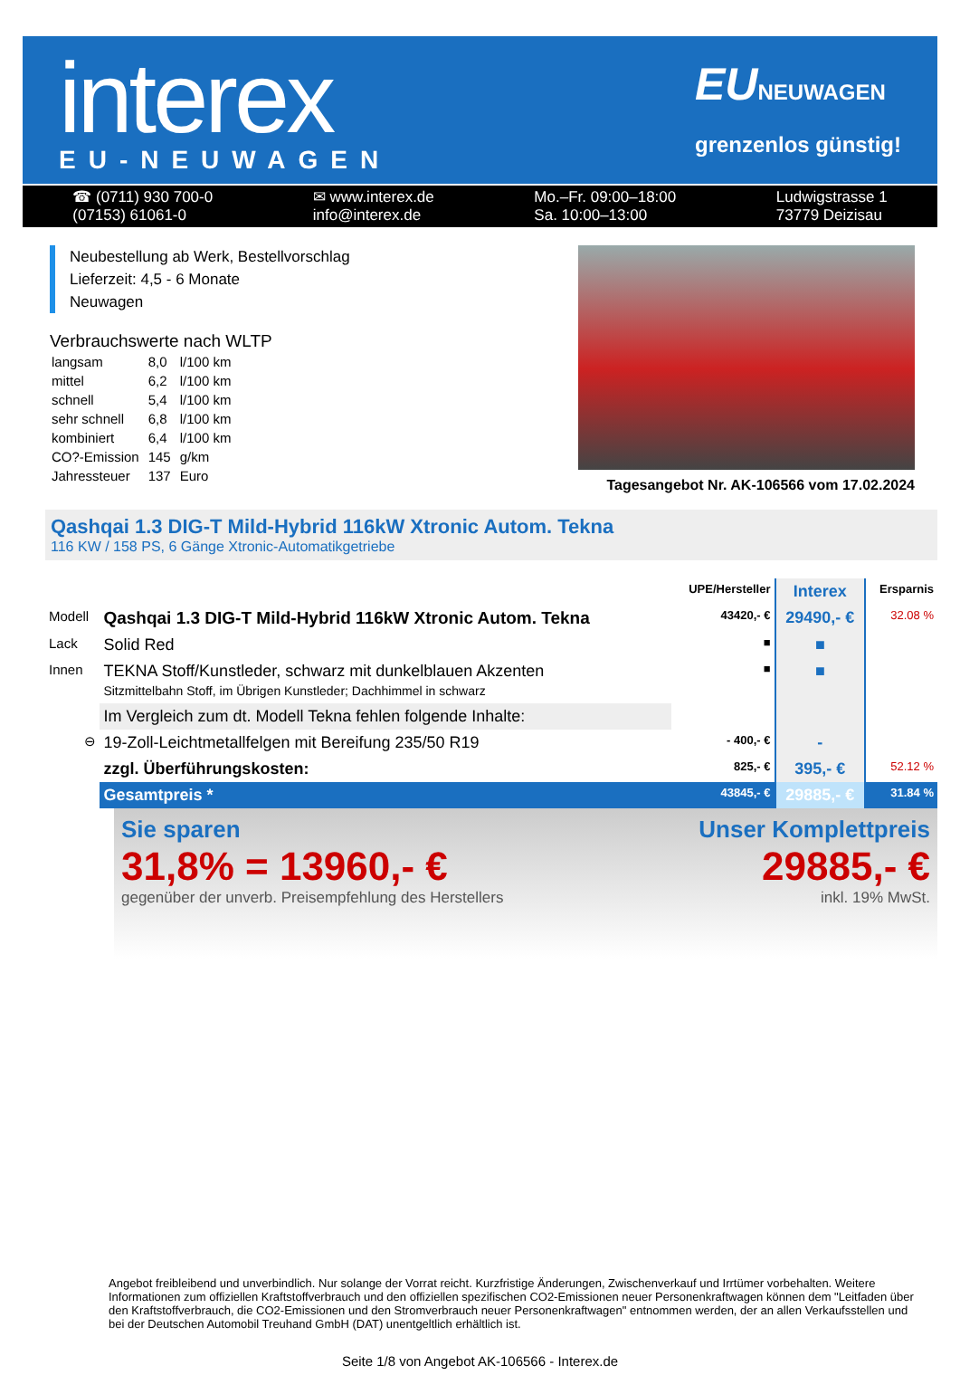interex
EU-NEUWAGEN
EUNEUWAGEN
grenzenlos günstig!
☎ (0711) 930 700-0
(07153) 61061-0
✉ www.interex.de
info@interex.de
Mo.–Fr. 09:00–18:00
Sa. 10:00–13:00
Ludwigstrasse 1
73779 Deizisau
Neubestellung ab Werk, Bestellvorschlag
Lieferzeit: 4,5 - 6 Monate
Neuwagen
Verbrauchswerte nach WLTP
| langsam | 8,0 | l/100 km |
| mittel | 6,2 | l/100 km |
| schnell | 5,4 | l/100 km |
| sehr schnell | 6,8 | l/100 km |
| kombiniert | 6,4 | l/100 km |
| CO?-Emission | 145 | g/km |
| Jahressteuer | 137 | Euro |
Tagesangebot Nr. AK-106566 vom 17.02.2024
Qashqai 1.3 DIG-T Mild-Hybrid 116kW Xtronic Autom. Tekna
116 KW / 158 PS, 6 Gänge Xtronic-Automatikgetriebe
| | | UPE/Hersteller | Interex | Ersparnis |
| --- | --- | --- | --- | --- |
| Modell | Qashqai 1.3 DIG-T Mild-Hybrid 116kW Xtronic Autom. Tekna | 43420,- € | 29490,- € | 32.08 % |
| Lack | Solid Red | ■ | ■ | |
| Innen | TEKNA Stoff/Kunstleder, schwarz mit dunkelblauen Akzenten Sitzmittelbahn Stoff, im Übrigen Kunstleder; Dachhimmel in schwarz | ■ | ■ | |
| | Im Vergleich zum dt. Modell Tekna fehlen folgende Inhalte: | | | |
| ⊖ | 19-Zoll-Leichtmetallfelgen mit Bereifung 235/50 R19 | - 400,- € | - | |
| | zzgl. Überführungskosten: | 825,- € | 395,- € | 52.12 % |
| | Gesamtpreis * | 43845,- € | 29885,- € | 31.84 % |
Sie sparen
31,8% = 13960,- €
gegenüber der unverb. Preisempfehlung des Herstellers
Unser Komplettpreis
29885,- €
inkl. 19% MwSt.
Angebot freibleibend und unverbindlich. Nur solange der Vorrat reicht. Kurzfristige Änderungen, Zwischenverkauf und Irrtümer vorbehalten. Weitere Informationen zum offiziellen Kraftstoffverbrauch und den offiziellen spezifischen CO2-Emissionen neuer Personenkraftwagen können dem "Leitfaden über den Kraftstoffverbrauch, die CO2-Emissionen und den Stromverbrauch neuer Personenkraftwagen" entnommen werden, der an allen Verkaufsstellen und bei der Deutschen Automobil Treuhand GmbH (DAT) unentgeltlich erhältlich ist.
Seite 1/8 von Angebot AK-106566 - Interex.de